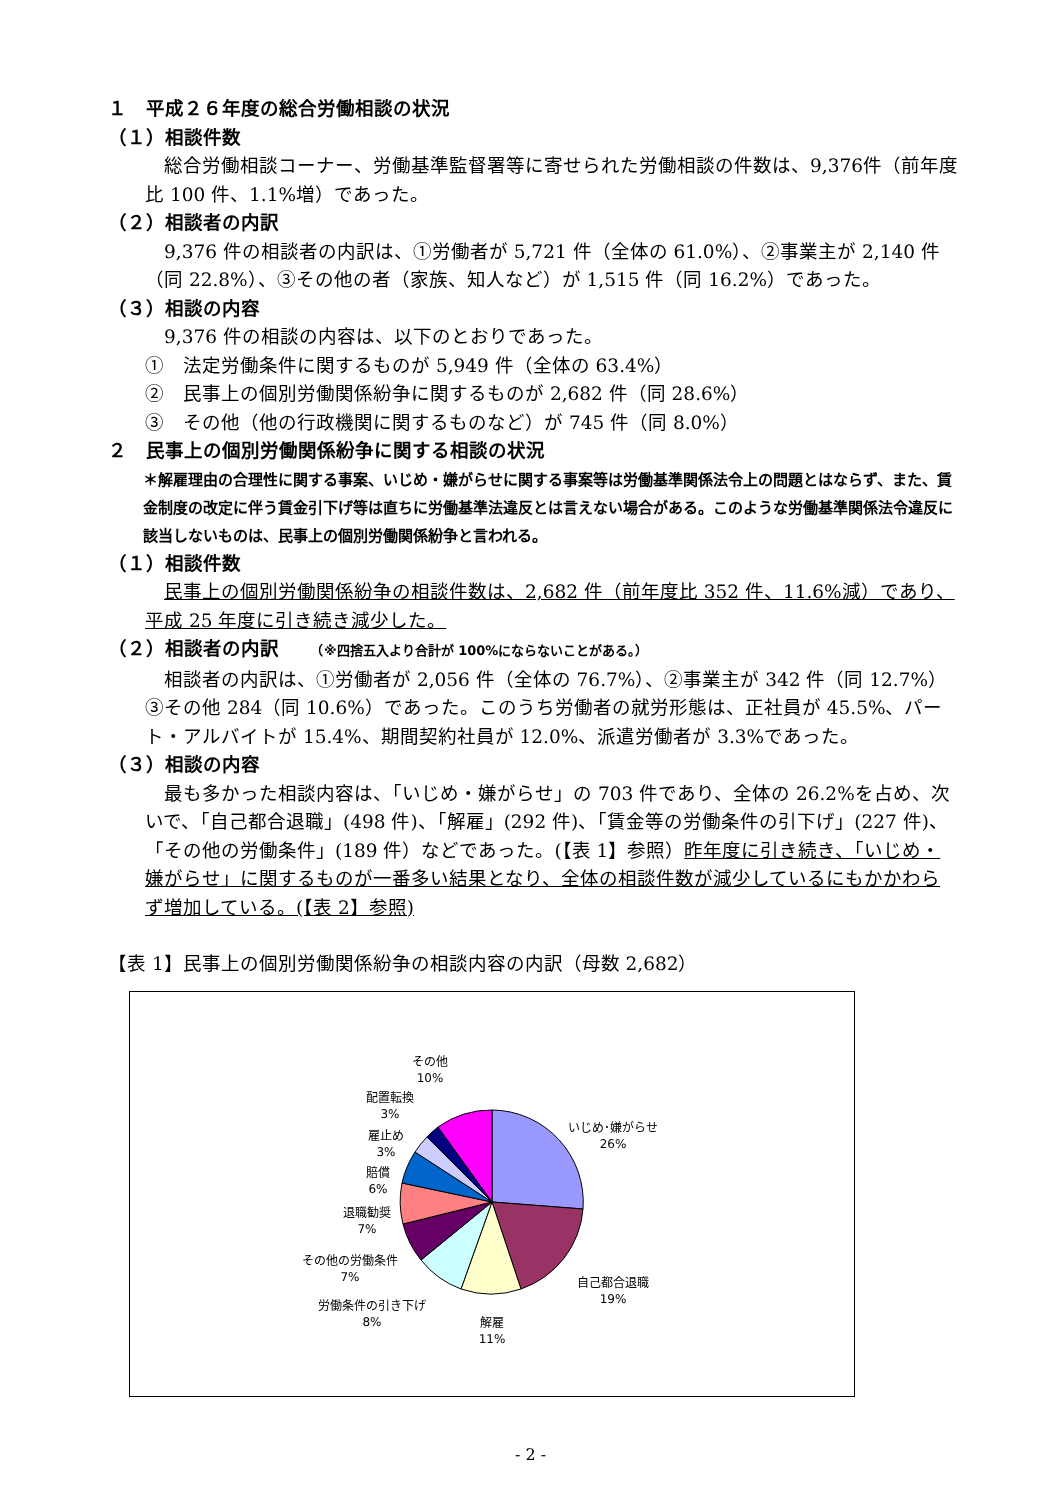１　平成２６年度の総合労働相談の状況
（１）相談件数
　総合労働相談コーナー、労働基準監督署等に寄せられた労働相談の件数は、9,376件（前年度比 100 件、1.1%増）であった。
（２）相談者の内訳
　9,376 件の相談者の内訳は、①労働者が 5,721 件（全体の 61.0%）、②事業主が 2,140 件（同 22.8%）、③その他の者（家族、知人など）が 1,515 件（同 16.2%）であった。
（３）相談の内容
　9,376 件の相談の内容は、以下のとおりであった。
①　法定労働条件に関するものが 5,949 件（全体の 63.4%）
②　民事上の個別労働関係紛争に関するものが 2,682 件（同 28.6%）
③　その他（他の行政機関に関するものなど）が 745 件（同 8.0%）
２　民事上の個別労働関係紛争に関する相談の状況
＊解雇理由の合理性に関する事案、いじめ・嫌がらせに関する事案等は労働基準関係法令上の問題とはならず、また、賃金制度の改定に伴う賃金引下げ等は直ちに労働基準法違反とは言えない場合がある。このような労働基準関係法令違反に該当しないものは、民事上の個別労働関係紛争と言われる。
（１）相談件数
　民事上の個別労働関係紛争の相談件数は、2,682 件（前年度比 352 件、11.6%減）であり、平成 25 年度に引き続き減少した。
（２）相談者の内訳　　（※四捨五入より合計が 100%にならないことがある。）
　相談者の内訳は、①労働者が 2,056 件（全体の 76.7%）、②事業主が 342 件（同 12.7%）③その他 284（同 10.6%）であった。このうち労働者の就労形態は、正社員が 45.5%、パート・アルバイトが 15.4%、期間契約社員が 12.0%、派遣労働者が 3.3%であった。
（３）相談の内容
　最も多かった相談内容は、「いじめ・嫌がらせ」の 703 件であり、全体の 26.2%を占め、次いで、「自己都合退職」(498 件)、「解雇」(292 件)、「賃金等の労働条件の引下げ」(227 件)、「その他の労働条件」(189 件）などであった。(【表 1】参照）昨年度に引き続き、「いじめ・嫌がらせ」に関するものが一番多い結果となり、全体の相談件数が減少しているにもかかわらず増加している。(【表 2】参照)
【表 1】民事上の個別労働関係紛争の相談内容の内訳（母数 2,682）
いじめ･嫌がらせ
26%
自己都合退職
19%
解雇
11%
労働条件の引き下げ
8%
その他の労働条件
7%
退職勧奨
7%
賠償
6%
雇止め
3%
配置転換
3%
その他
10%
- 2 -